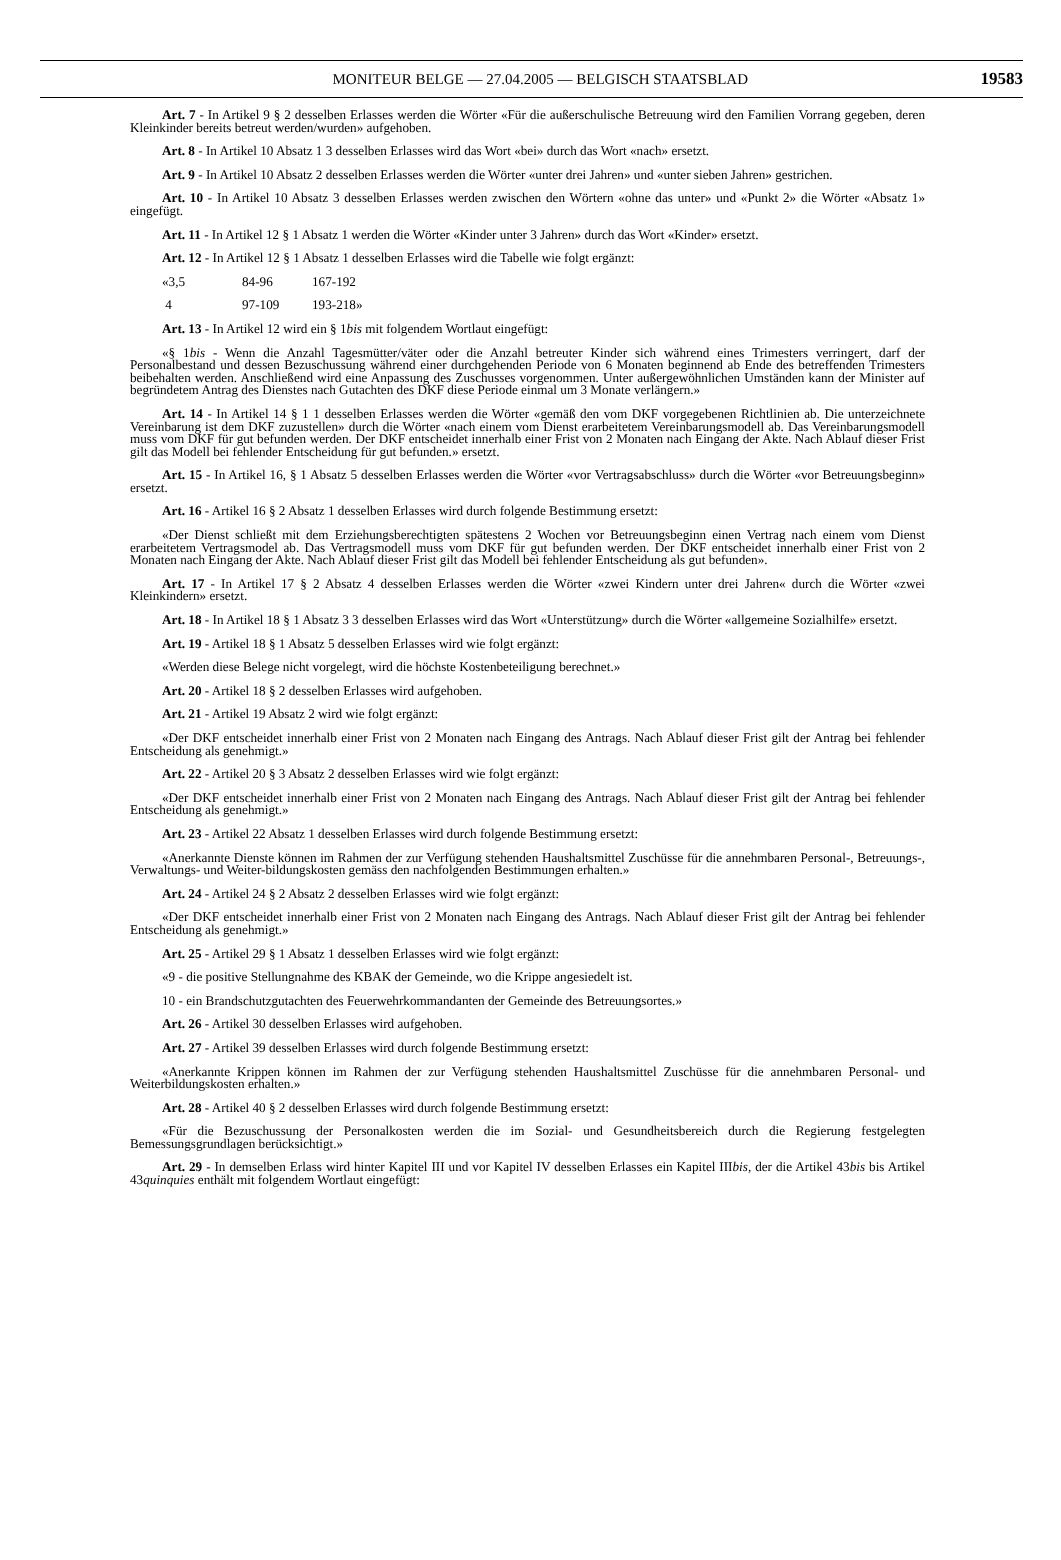MONITEUR BELGE — 27.04.2005 — BELGISCH STAATSBLAD
19583
Art. 7 - In Artikel 9 § 2 desselben Erlasses werden die Wörter «Für die außerschulische Betreuung wird den Familien Vorrang gegeben, deren Kleinkinder bereits betreut werden/wurden» aufgehoben.
Art. 8 - In Artikel 10 Absatz 1 3 desselben Erlasses wird das Wort «bei» durch das Wort «nach» ersetzt.
Art. 9 - In Artikel 10 Absatz 2 desselben Erlasses werden die Wörter «unter drei Jahren» und «unter sieben Jahren» gestrichen.
Art. 10 - In Artikel 10 Absatz 3 desselben Erlasses werden zwischen den Wörtern «ohne das unter» und «Punkt 2» die Wörter «Absatz 1» eingefügt.
Art. 11 - In Artikel 12 § 1 Absatz 1 werden die Wörter «Kinder unter 3 Jahren» durch das Wort «Kinder» ersetzt.
Art. 12 - In Artikel 12 § 1 Absatz 1 desselben Erlasses wird die Tabelle wie folgt ergänzt:
«3,5 84-96 167-192
4 97-109 193-218»
Art. 13 - In Artikel 12 wird ein § 1bis mit folgendem Wortlaut eingefügt:
«§ 1bis - Wenn die Anzahl Tagesmütter/väter oder die Anzahl betreuter Kinder sich während eines Trimesters verringert, darf der Personalbestand und dessen Bezuschussung während einer durchgehenden Periode von 6 Monaten beginnend ab Ende des betreffenden Trimesters beibehalten werden. Anschließend wird eine Anpassung des Zuschusses vorgenommen. Unter außergewöhnlichen Umständen kann der Minister auf begründetem Antrag des Dienstes nach Gutachten des DKF diese Periode einmal um 3 Monate verlängern.»
Art. 14 - In Artikel 14 § 1 1 desselben Erlasses werden die Wörter «gemäß den vom DKF vorgegebenen Richtlinien ab. Die unterzeichnete Vereinbarung ist dem DKF zuzustellen» durch die Wörter «nach einem vom Dienst erarbeitetem Vereinbarungsmodell ab. Das Vereinbarungsmodell muss vom DKF für gut befunden werden. Der DKF entscheidet innerhalb einer Frist von 2 Monaten nach Eingang der Akte. Nach Ablauf dieser Frist gilt das Modell bei fehlender Entscheidung für gut befunden.» ersetzt.
Art. 15 - In Artikel 16, § 1 Absatz 5 desselben Erlasses werden die Wörter «vor Vertragsabschluss» durch die Wörter «vor Betreuungsbeginn» ersetzt.
Art. 16 - Artikel 16 § 2 Absatz 1 desselben Erlasses wird durch folgende Bestimmung ersetzt:
«Der Dienst schließt mit dem Erziehungsberechtigten spätestens 2 Wochen vor Betreuungsbeginn einen Vertrag nach einem vom Dienst erarbeitetem Vertragsmodel ab. Das Vertragsmodell muss vom DKF für gut befunden werden. Der DKF entscheidet innerhalb einer Frist von 2 Monaten nach Eingang der Akte. Nach Ablauf dieser Frist gilt das Modell bei fehlender Entscheidung als gut befunden».
Art. 17 - In Artikel 17 § 2 Absatz 4 desselben Erlasses werden die Wörter «zwei Kindern unter drei Jahren« durch die Wörter «zwei Kleinkindern» ersetzt.
Art. 18 - In Artikel 18 § 1 Absatz 3 3 desselben Erlasses wird das Wort «Unterstützung» durch die Wörter «allgemeine Sozialhilfe» ersetzt.
Art. 19 - Artikel 18 § 1 Absatz 5 desselben Erlasses wird wie folgt ergänzt:
«Werden diese Belege nicht vorgelegt, wird die höchste Kostenbeteiligung berechnet.»
Art. 20 - Artikel 18 § 2 desselben Erlasses wird aufgehoben.
Art. 21 - Artikel 19 Absatz 2 wird wie folgt ergänzt:
«Der DKF entscheidet innerhalb einer Frist von 2 Monaten nach Eingang des Antrags. Nach Ablauf dieser Frist gilt der Antrag bei fehlender Entscheidung als genehmigt.»
Art. 22 - Artikel 20 § 3 Absatz 2 desselben Erlasses wird wie folgt ergänzt:
«Der DKF entscheidet innerhalb einer Frist von 2 Monaten nach Eingang des Antrags. Nach Ablauf dieser Frist gilt der Antrag bei fehlender Entscheidung als genehmigt.»
Art. 23 - Artikel 22 Absatz 1 desselben Erlasses wird durch folgende Bestimmung ersetzt:
«Anerkannte Dienste können im Rahmen der zur Verfügung stehenden Haushaltsmittel Zuschüsse für die annehmbaren Personal-, Betreuungs-, Verwaltungs- und Weiter-bildungskosten gemäss den nachfolgenden Bestimmungen erhalten.»
Art. 24 - Artikel 24 § 2 Absatz 2 desselben Erlasses wird wie folgt ergänzt:
«Der DKF entscheidet innerhalb einer Frist von 2 Monaten nach Eingang des Antrags. Nach Ablauf dieser Frist gilt der Antrag bei fehlender Entscheidung als genehmigt.»
Art. 25 - Artikel 29 § 1 Absatz 1 desselben Erlasses wird wie folgt ergänzt:
«9 - die positive Stellungnahme des KBAK der Gemeinde, wo die Krippe angesiedelt ist.
10 - ein Brandschutzgutachten des Feuerwehrkommandanten der Gemeinde des Betreuungsortes.»
Art. 26 - Artikel 30 desselben Erlasses wird aufgehoben.
Art. 27 - Artikel 39 desselben Erlasses wird durch folgende Bestimmung ersetzt:
«Anerkannte Krippen können im Rahmen der zur Verfügung stehenden Haushaltsmittel Zuschüsse für die annehmbaren Personal- und Weiterbildungskosten erhalten.»
Art. 28 - Artikel 40 § 2 desselben Erlasses wird durch folgende Bestimmung ersetzt:
«Für die Bezuschussung der Personalkosten werden die im Sozial- und Gesundheitsbereich durch die Regierung festgelegten Bemessungsgrundlagen berücksichtigt.»
Art. 29 - In demselben Erlass wird hinter Kapitel III und vor Kapitel IV desselben Erlasses ein Kapitel IIIbis, der die Artikel 43bis bis Artikel 43quinquies enthält mit folgendem Wortlaut eingefügt: